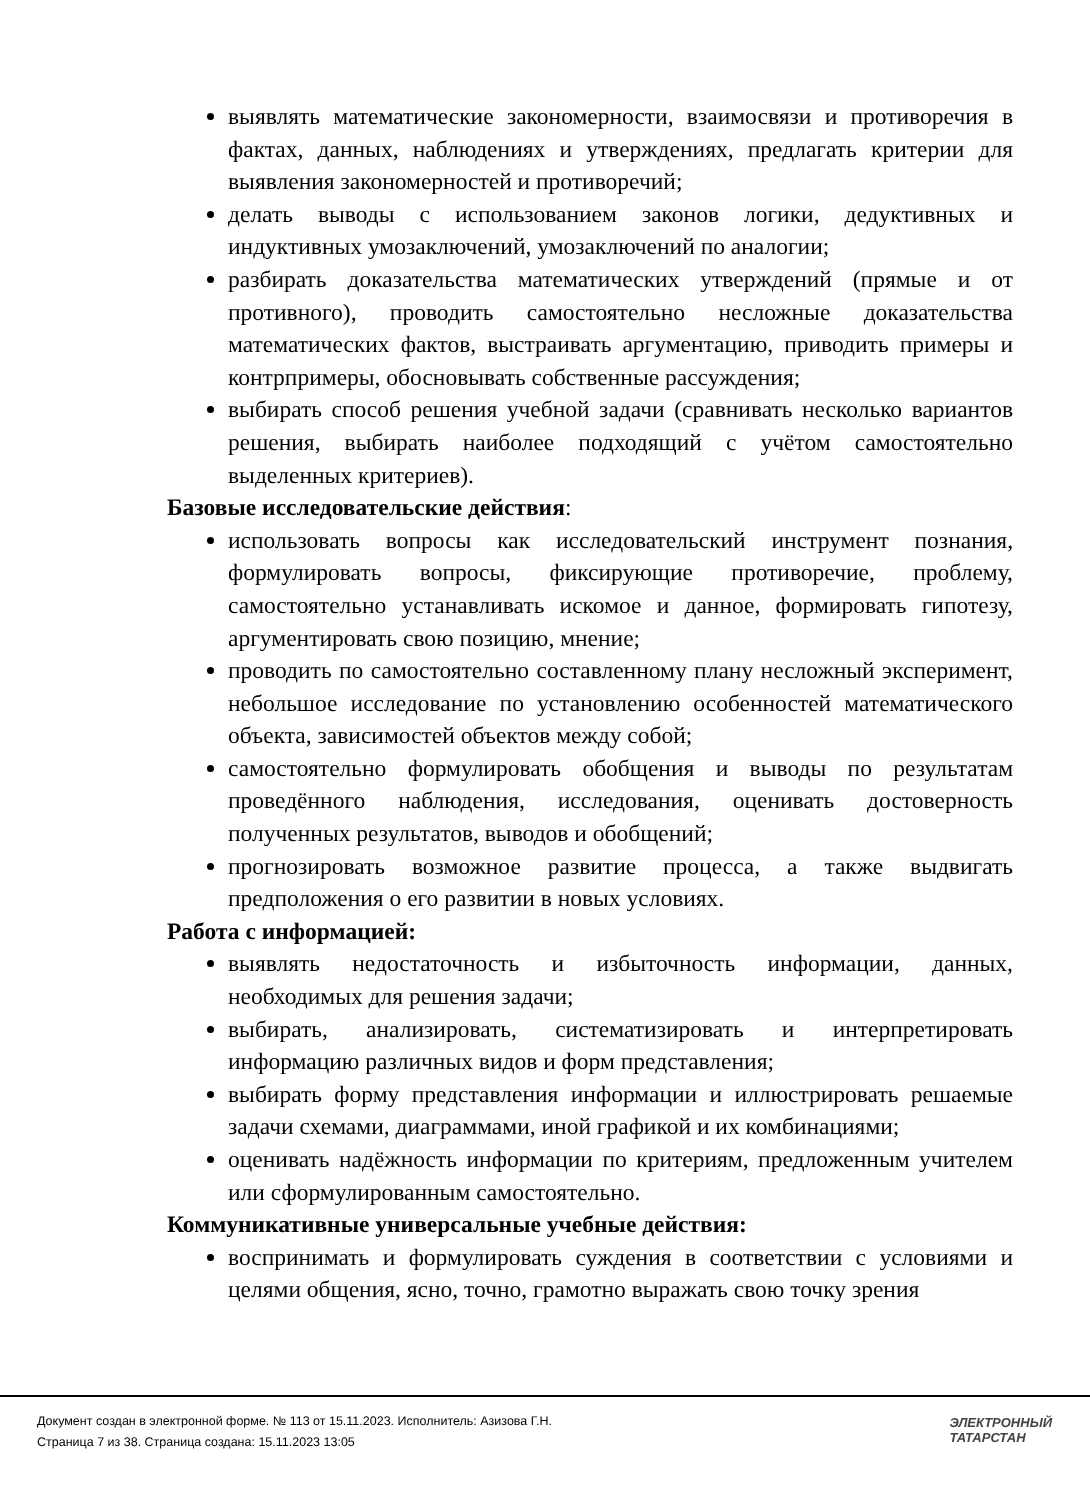выявлять математические закономерности, взаимосвязи и противоречия в фактах, данных, наблюдениях и утверждениях, предлагать критерии для выявления закономерностей и противоречий;
делать выводы с использованием законов логики, дедуктивных и индуктивных умозаключений, умозаключений по аналогии;
разбирать доказательства математических утверждений (прямые и от противного), проводить самостоятельно несложные доказательства математических фактов, выстраивать аргументацию, приводить примеры и контрпримеры, обосновывать собственные рассуждения;
выбирать способ решения учебной задачи (сравнивать несколько вариантов решения, выбирать наиболее подходящий с учётом самостоятельно выделенных критериев).
Базовые исследовательские действия:
использовать вопросы как исследовательский инструмент познания, формулировать вопросы, фиксирующие противоречие, проблему, самостоятельно устанавливать искомое и данное, формировать гипотезу, аргументировать свою позицию, мнение;
проводить по самостоятельно составленному плану несложный эксперимент, небольшое исследование по установлению особенностей математического объекта, зависимостей объектов между собой;
самостоятельно формулировать обобщения и выводы по результатам проведённого наблюдения, исследования, оценивать достоверность полученных результатов, выводов и обобщений;
прогнозировать возможное развитие процесса, а также выдвигать предположения о его развитии в новых условиях.
Работа с информацией:
выявлять недостаточность и избыточность информации, данных, необходимых для решения задачи;
выбирать, анализировать, систематизировать и интерпретировать информацию различных видов и форм представления;
выбирать форму представления информации и иллюстрировать решаемые задачи схемами, диаграммами, иной графикой и их комбинациями;
оценивать надёжность информации по критериям, предложенным учителем или сформулированным самостоятельно.
Коммуникативные универсальные учебные действия:
воспринимать и формулировать суждения в соответствии с условиями и целями общения, ясно, точно, грамотно выражать свою точку зрения
Документ создан в электронной форме. № 113 от 15.11.2023. Исполнитель: Азизова Г.Н.
Страница 7 из 38. Страница создана: 15.11.2023 13:05
ЭЛЕКТРОННЫЙ
ТАТАРСТАН